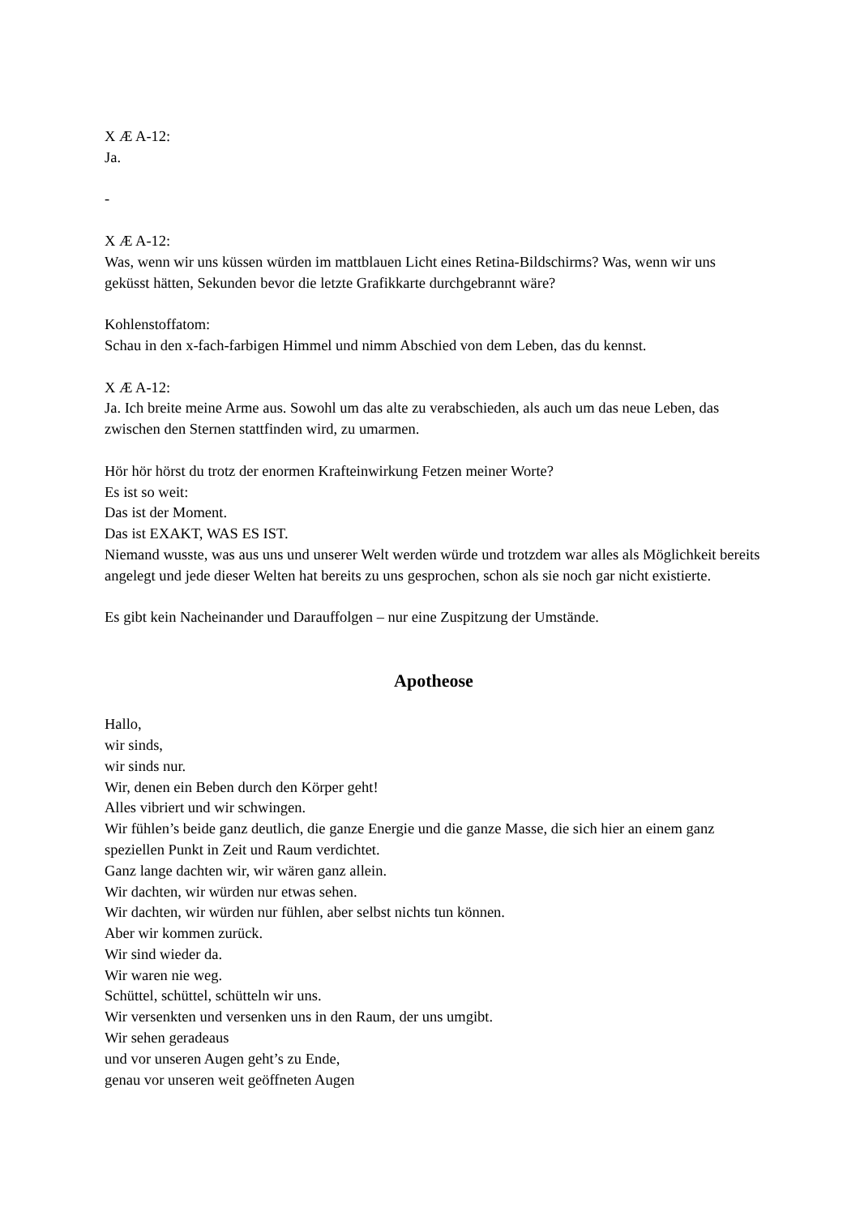X Æ A-12:
Ja.
-
X Æ A-12:
Was, wenn wir uns küssen würden im mattblauen Licht eines Retina-Bildschirms? Was, wenn wir uns geküsst hätten, Sekunden bevor die letzte Grafikkarte durchgebrannt wäre?
Kohlenstoffatom:
Schau in den x-fach-farbigen Himmel und nimm Abschied von dem Leben, das du kennst.
X Æ A-12:
Ja. Ich breite meine Arme aus. Sowohl um das alte zu verabschieden, als auch um das neue Leben, das zwischen den Sternen stattfinden wird, zu umarmen.
Hör hör hörst du trotz der enormen Krafteinwirkung Fetzen meiner Worte?
Es ist so weit:
Das ist der Moment.
Das ist EXAKT, WAS ES IST.
Niemand wusste, was aus uns und unserer Welt werden würde und trotzdem war alles als Möglichkeit bereits angelegt und jede dieser Welten hat bereits zu uns gesprochen, schon als sie noch gar nicht existierte.
Es gibt kein Nacheinander und Darauffolgen – nur eine Zuspitzung der Umstände.
Apotheose
Hallo,
wir sinds,
wir sinds nur.
Wir, denen ein Beben durch den Körper geht!
Alles vibriert und wir schwingen.
Wir fühlen’s beide ganz deutlich, die ganze Energie und die ganze Masse, die sich hier an einem ganz speziellen Punkt in Zeit und Raum verdichtet.
Ganz lange dachten wir, wir wären ganz allein.
Wir dachten, wir würden nur etwas sehen.
Wir dachten, wir würden nur fühlen, aber selbst nichts tun können.
Aber wir kommen zurück.
Wir sind wieder da.
Wir waren nie weg.
Schüttel, schüttel, schütteln wir uns.
Wir versenkten und versenken uns in den Raum, der uns umgibt.
Wir sehen geradeaus
und vor unseren Augen geht’s zu Ende,
genau vor unseren weit geöffneten Augen